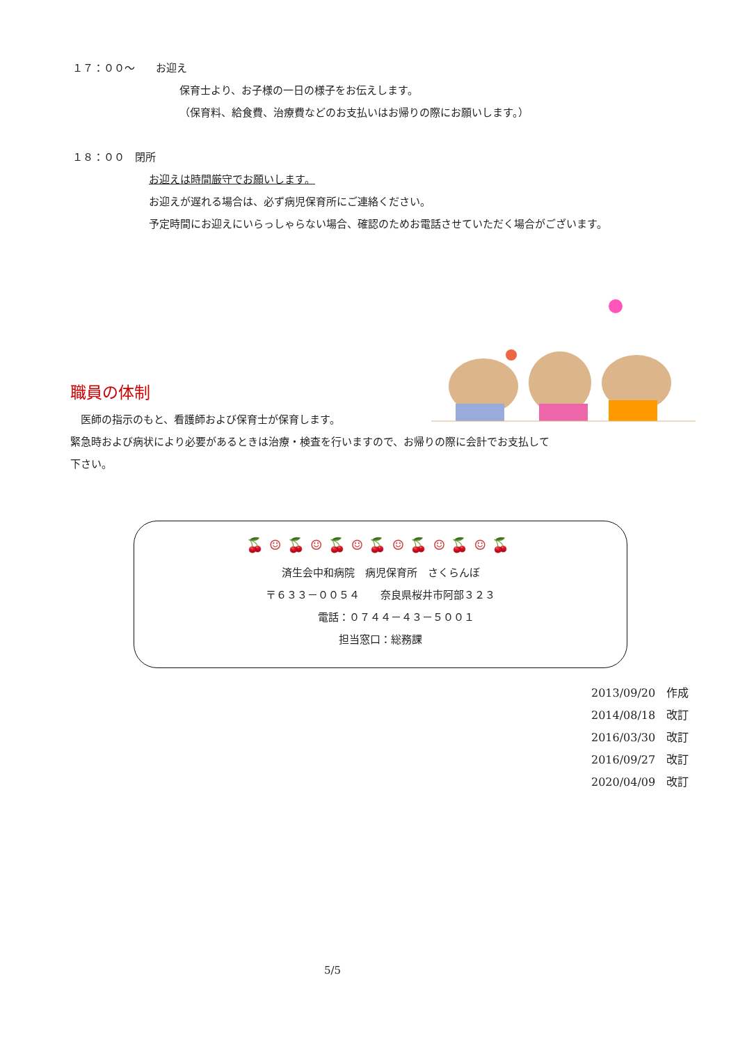１７：００～　　お迎え
保育士より、お子様の一日の様子をお伝えします。
（保育料、給食費、治療費などのお支払いはお帰りの際にお願いします。）
１８：００　閉所
お迎えは時間厳守でお願いします。
お迎えが遅れる場合は、必ず病児保育所にご連絡ください。
予定時間にお迎えにいらっしゃらない場合、確認のためお電話させていただく場合がございます。
職員の体制
　医師の指示のもと、看護師および保育士が保育します。
緊急時および病状により必要があるときは治療・検査を行いますので、お帰りの際に会計でお支払して
下さい。
🍒☺🍒☺🍒☺🍒☺🍒☺🍒☺🍒
済生会中和病院　病児保育所　さくらんぼ
〒６３３－００５４　　奈良県桜井市阿部３２３
　　　電話：０７４４－４３－５００１
担当窓口：総務課
2013/09/20　作成
2014/08/18　改訂
2016/03/30　改訂
2016/09/27　改訂
2020/04/09　改訂
5/5